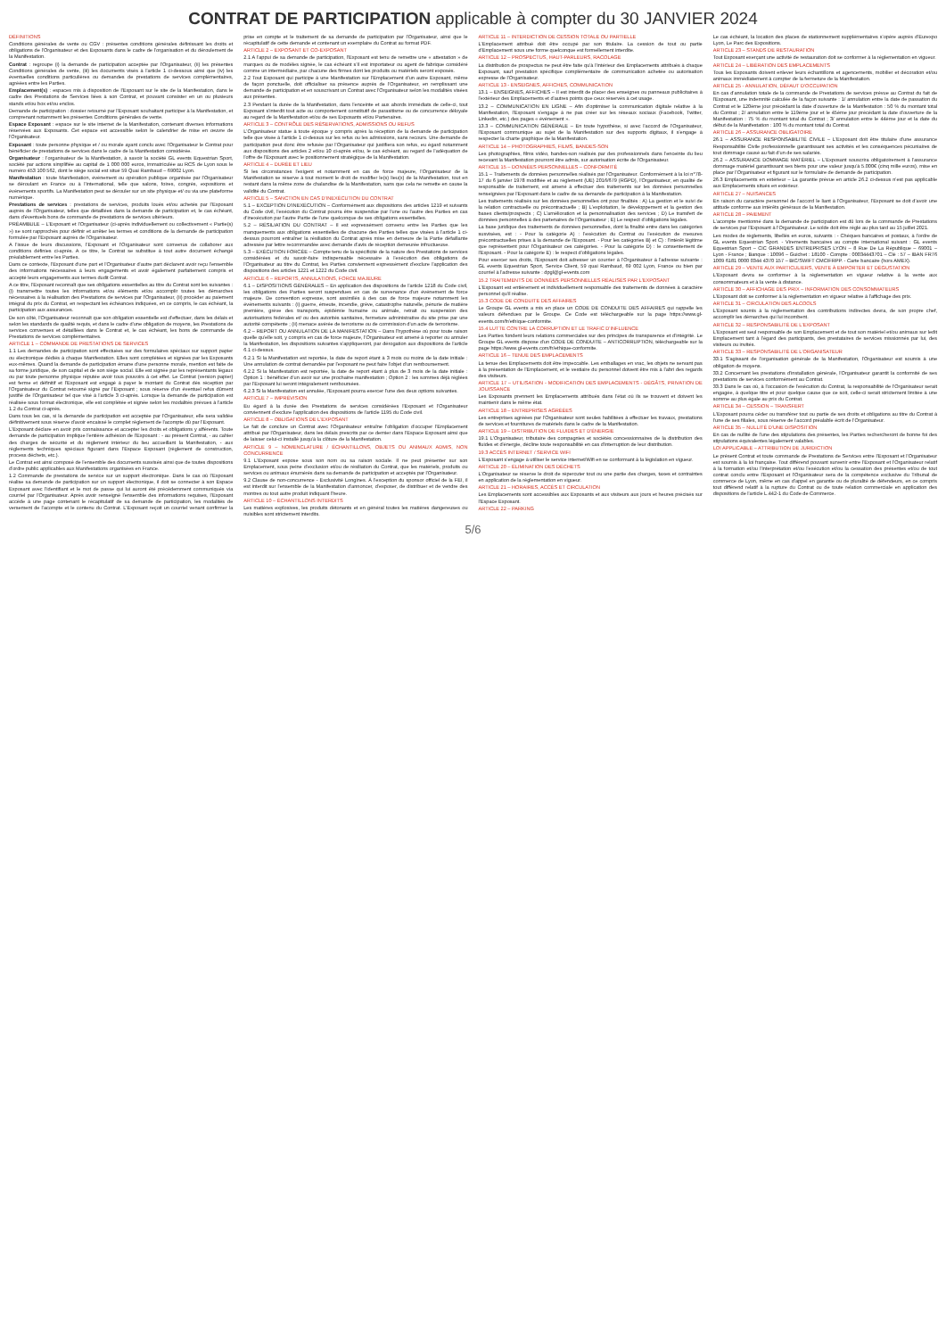CONTRAT DE PARTICIPATION applicable à compter du 30 JANVIER 2024
DÉFINITIONS
Conditions générales de vente ou CGV : présentes conditions générales définissant les droits et obligations de l'Organisateur et des Exposants dans le cadre de l'organisation et du déroulement de la Manifestation.
Contrat : regroupe (i) la demande de participation acceptée par l'Organisateur, (ii) les présentes Conditions générales de vente, (iii) les documents visés à l'article 1 ci-dessous ainsi que (iv) les éventuelles conditions particulières ou demandes de prestations de services complémentaires, agréées entre les Parties.
Emplacement(s) : espaces mis à disposition de l'Exposant sur le site de la Manifestation, dans le cadre des Prestations de Services liées à son Contrat, et pouvant consister en un ou plusieurs stands et/ou box et/ou enclos.
Demande de participation : dossier retourné par l'Exposant souhaitant participer à la Manifestation, et comprenant notamment les présentes Conditions générales de vente.
Espace Exposant : espace sur le site internet de la Manifestation, contenant diverses informations réservées aux Exposants. Cet espace est accessible selon le calendrier de mise en œuvre de l'Organisateur.
Exposant : toute personne physique et / ou morale ayant conclu avec l'Organisateur le Contrat pour bénéficier de prestations de services dans le cadre de la Manifestation considérée.
Organisateur : l'organisateur de la Manifestation, à savoir la société GL events Equestrian Sport, société par actions simplifiée au capital de 1 000 000 euros, immatriculée au RCS de Lyon sous le numéro 453 100 562, dont le siège social est situé 59 Quai Rambaud – 69002 Lyon.
Manifestation : toute Manifestation, événement ou opération publique organisée par l'Organisateur se déroulant en France ou à l'international, telle que salons, foires, congrès, expositions et événements sportifs. La Manifestation peut se dérouler sur un site physique et/ ou via une plateforme numérique.
Prestations de services : prestations de services, produits loués et/ou achetés par l'Exposant auprès de l'Organisateur, telles que détaillées dans la demande de participation et, le cas échéant, dans d'éventuels bons de commande de prestations de services ultérieurs.
PRÉAMBULE – L'Exposant et l'Organisateur (ci-après individuellement ou collectivement « Partie(s) ») se sont rapprochés pour définir et arrêter les termes et conditions de la demande de participation formulée par l'Exposant auprès de l'Organisateur.
A l'issue de leurs discussions, l'Exposant et l'Organisateur sont convenus de collaborer aux conditions définies ci-après. A ce titre, le Contrat se substitue à tout autre document échangé préalablement entre les Parties.
Dans ce contexte, l'Exposant d'une part et l'Organisateur d'autre part déclarent avoir reçu l'ensemble des informations nécessaires à leurs engagements et avoir également parfaitement compris et accepté leurs engagements aux termes dudit Contrat.
A ce titre, l'Exposant reconnaît que ses obligations essentielles au titre du Contrat sont les suivantes : (i) transmettre toutes les informations et/ou éléments et/ou accomplir toutes les démarches nécessaires à la réalisation des Prestations de services par l'Organisateur, (ii) procéder au paiement intégral du prix du Contrat, en respectant les échéances indiquées, en ce compris, le cas échéant, la participation aux assurances.
De son côté, l'Organisateur reconnaît que son obligation essentielle est d'effectuer, dans les délais et selon les standards de qualité requis, et dans le cadre d'une obligation de moyens, les Prestations de services convenues et détaillées dans le Contrat et, le cas échéant, les bons de commande de Prestations de services complémentaires.
ARTICLE 1 – COMMANDE DE PRESTATIONS DE SERVICES
1.1 Les demandes de participation sont effectuées sur des formulaires spéciaux sur support papier ou électronique dédiés à chaque Manifestation. Elles sont complétées et signées par les Exposants eux-mêmes. Quand la demande de participation émane d'une personne morale, mention est faite de sa forme juridique, de son capital et de son siège social. Elle est signée par les représentants légaux ou par toute personne physique réputée avoir tous pouvoirs à cet effet. Le Contrat (version papier) est ferme et définitif et l'Exposant est engagé à payer le montant du Contrat dès réception par l'Organisateur du Contrat retourné signé par l'Exposant ; sous réserve d'un éventuel refus dûment justifié de l'Organisateur tel que visé à l'article 3 ci-après. Lorsque la demande de participation est réalisée sous format électronique, elle est complétée et signée selon les modalités prévues à l'article 1.2 du Contrat ci-après.
Dans tous les cas, si la demande de participation est acceptée par l'Organisateur, elle sera validée définitivement sous réserve d'avoir encaissé le complet règlement de l'acompte dû par l'Exposant.
L'Exposant déclare en avoir pris connaissance et accepter les droits et obligations y afférents. Toute demande de participation implique l'entière adhésion de l'Exposant : - au présent Contrat, - au cahier des charges de sécurité et du règlement intérieur du lieu accueillant la Manifestation, - aux règlements techniques spéciaux figurant dans l'Espace Exposant (règlement de construction, process déchets, etc.).
Le Contrat est ainsi composé de l'ensemble des documents susvisés ainsi que de toutes dispositions d'ordre public applicables aux Manifestations organisées en France.
1.2 Commande de prestations de service sur un support électronique. Dans le cas où l'Exposant réalise sa demande de participation sur un support électronique, il doit se connecter à son Espace Exposant avec l'identifiant et le mot de passe qui lui auront été précédemment communiqués via courriel par l'Organisateur. Après avoir renseigné l'ensemble des informations requises, l'Exposant accède à une page contenant le récapitulatif de sa demande de participation, les modalités de versement de l'acompte et le contenu du Contrat. L'Exposant reçoit un courriel venant confirmer la prise en compte et le traitement de sa demande de participation par l'Organisateur, ainsi que le récapitulatif de cette demande et contenant un exemplaire du Contrat au format PDF.
ARTICLE 2 – EXPOSANT ET CO-EXPOSANT
2.1 A l'appui de sa demande de participation, l'Exposant est tenu de remettre une « attestation » de marques ou de modèles signée, le cas échéant s'il est importateur ou agent de fabrique considéré comme un intermédiaire, par chacune des firmes dont les produits ou matériels seront exposés.
2.2 Tout Exposant qui participe à une Manifestation sur l'Emplacement d'un autre Exposant, même de façon ponctuelle, doit officialiser sa présence auprès de l'Organisateur, en remplissant une demande de participation et en souscrivant un Contrat avec l'Organisateur selon les modalités visées aux présentes.
2.3 Pendant la durée de la Manifestation, dans l'enceinte et aux abords immédiats de celle-ci, tout Exposant s'interdit tout acte ou comportement constitutif de parasitisme ou de concurrence déloyale au regard de la Manifestation et/ou de ses Exposants et/ou Partenaires.
ARTICLE 3 – CONTRÔLE DES RÉSERVATIONS, ADMISSIONS OU REFUS
L'Organisateur statue à toute époque y compris après la réception de la demande de participation telle que visée à l'article 1 ci-dessus sur les refus ou les admissions, sans recours. Une demande de participation peut donc être refusée par l'Organisateur qui justifiera son refus, eu égard notamment aux dispositions des articles 2 et/ou 10 ci-après et/ou, le cas échéant, au regard de l'adéquation de l'offre de l'Exposant avec le positionnement stratégique de la Manifestation.
ARTICLE 4 – DURÉE ET LIEU
Si les circonstances l'exigent et notamment en cas de force majeure, l'Organisateur de la Manifestation se réserve à tout moment le droit de modifier le(s) lieu(x) de la Manifestation, tout en restant dans la même zone de chalandise de la Manifestation, sans que cela ne remette en cause la validité du Contrat.
ARTICLE 5 – SANCTION EN CAS D'INEXÉCUTION DU CONTRAT
5.1 – EXCEPTION D'INEXÉCUTION – Conformément aux dispositions des articles 1219 et suivants du Code civil, l'exécution du Contrat pourra être suspendue par l'une ou l'autre des Parties en cas d'inexécution par l'autre Partie de l'une quelconque de ses obligations essentielles.
5.2 – RÉSILIATION DU CONTRAT – Il est expressément convenu entre les Parties que les manquements aux obligations essentielles de chacune des Parties telles que visées à l'article 1 ci-dessus pourront entraîner la résiliation du Contrat après mise en demeure de la Partie défaillante adressée par lettre recommandée avec demande d'avis de réception demeurée infructueuse.
5.3 – EXÉCUTION FORCÉE – Compte tenu de la spécificité de la nature des Prestations de services considérées et du savoir-faire indispensable nécessaire à l'exécution des obligations de l'Organisateur au titre du Contrat, les Parties conviennent expressément d'exclure l'application des dispositions des articles 1221 et 1222 du Code civil.
ARTICLE 6 – REPORTS, ANNULATIONS, FORCE MAJEURE
6.1 – DISPOSITIONS GÉNÉRALES – En application des dispositions de l'article 1218 du Code civil, les obligations des Parties seront suspendues en cas de survenance d'un événement de force majeure. De convention expresse, sont assimilés à des cas de force majeure notamment les événements suivants : (i) guerre, émeute, incendie, grève, catastrophe naturelle, pénurie de matière première, grève des transports, épidémie humaine ou animale, retrait ou suspension des autorisations fédérales et/ ou des autorités sanitaires, fermeture administrative du site prise par une autorité compétente ; (ii) menace avérée de terrorisme ou de commission d'un acte de terrorisme.
6.2 – REPORT OU ANNULATION DE LA MANIFESTATION – Dans l'hypothèse où pour toute raison quelle qu'elle soit, y compris en cas de force majeure, l'Organisateur est amené à reporter ou annuler la Manifestation, les dispositions suivantes s'appliqueront, par dérogation aux dispositions de l'article 6.1 ci-dessus.
6.2.1 Si la Manifestation est reportée, la date de report étant à 3 mois ou moins de la date initiale : Une annulation de contrat demandée par l'exposant ne peut faire l'objet d'un remboursement.
6.2.2 Si la Manifestation est reportée, la date de report étant à plus de 3 mois de la date initiale : Option 1 : bénéficier d'un avoir sur une prochaine manifestation ; Option 2 : les sommes déjà réglées par l'Exposant lui seront intégralement remboursées.
6.2.3 Si la Manifestation est annulée, l'Exposant pourra exercer l'une des deux options suivantes.
ARTICLE 7 – IMPRÉVISION
Eu égard à la durée des Prestations de services considérées l'Exposant et l'Organisateur conviennent d'exclure l'application des dispositions de l'article 1195 du Code civil.
ARTICLE 8 – OBLIGATIONS DE L'EXPOSANT
Le fait de conclure un Contrat avec l'Organisateur entraîne l'obligation d'occuper l'Emplacement attribué par l'Organisateur, dans les délais prescrits par ce dernier dans l'Espace Exposant ainsi que de laisser celui-ci installé jusqu'à la clôture de la Manifestation.
ARTICLE 9 – NOMENCLATURE / ÉCHANTILLONS, OBJETS OU ANIMAUX ADMIS, NON CONCURRENCE
9.1 L'Exposant expose sous son nom ou sa raison sociale. Il ne peut présenter sur son Emplacement, sous peine d'exclusion et/ou de résiliation du Contrat, que les matériels, produits ou services ou animaux énumérés dans sa demande de participation et acceptés par l'Organisateur.
9.2 Clause de non-concurrence - Exclusivité Longines. À l'exception du sponsor officiel de la FEI, il est interdit sur l'ensemble de la Manifestation d'annoncer, d'exposer, de distribuer et de vendre des montres ou tout autre produit indiquant l'heure.
ARTICLE 10 – ÉCHANTILLONS INTERDITS
Les matières explosives, les produits détonants et en général toutes les matières dangereuses ou nuisibles sont strictement interdits.
ARTICLE 11 – INTERDICTION DE CESSION TOTALE OU PARTIELLE
L'Emplacement attribué doit être occupé par son titulaire. La cession de tout ou partie d'Emplacement sous une forme quelconque est formellement interdite.
ARTICLE 12 – PROSPECTUS, HAUT-PARLEURS, RACOLAGE
La distribution de prospectus ne peut être faite qu'à l'intérieur des Emplacements attribués à chaque Exposant, sauf prestation spécifique complémentaire de communication achetée ou autorisation expresse de l'Organisateur.
ARTICLE 13 - ENSEIGNES, AFFICHES, COMMUNICATION
13.1 – ENSEIGNES, AFFICHES – Il est interdit de placer des enseignes ou panneaux publicitaires à l'extérieur des Emplacements et d'autres points que ceux réservés à cet usage.
13.2 – COMMUNICATION EN LIGNE – Afin d'optimiser la communication digitale relative à la Manifestation, l'Exposant s'engage à ne pas créer sur les réseaux sociaux (Facebook, Twitter, Linkedin, etc.) des pages « événement ».
13.3 – COMMUNICATION GÉNÉRALE – En toute hypothèse, si avec l'accord de l'Organisateur, l'Exposant communique au sujet de la Manifestation sur des supports digitaux, il s'engage à respecter la charte graphique de la Manifestation.
ARTICLE 14 – PHOTOGRAPHIES, FILMS, BANDES-SON
Les photographies, films vidéo, bandes-son réalisés par des professionnels dans l'enceinte du lieu recevant la Manifestation pourront être admis, sur autorisation écrite de l'Organisateur.
ARTICLE 15 – DONNÉES PERSONNELLES – CONFORMITÉ
15.1 – Traitements de données personnelles réalisés par l'Organisateur. Conformément à la loi n°78-17 du 6 janvier 1978 modifiée et au règlement (UE) 2016/679 (RGPD), l'Organisateur, en qualité de responsable de traitement, est amené à effectuer des traitements sur les données personnelles renseignées par l'Exposant dans le cadre de sa demande de participation à la Manifestation.
Les traitements réalisés sur les données personnelles ont pour finalités : A) La gestion et le suivi de la relation contractuelle ou précontractuelle ; B) L'exploitation, le développement et la gestion des bases clients/prospects ; C) L'amélioration et la personnalisation des services ; D) Le transfert de données personnelles à des partenaires de l'Organisateur ; E) Le respect d'obligations légales.
La base juridique des traitements de données personnelles, dont la finalité entre dans les catégories susvisées, est : - Pour la catégorie A) : l'exécution du Contrat ou l'exécution de mesures précontractuelles prises à la demande de l'Exposant. - Pour les catégories B) et C) : l'intérêt légitime que représentent pour l'Organisateur ces catégories. - Pour la catégorie D) : le consentement de l'Exposant. - Pour la catégorie E) : le respect d'obligations légales.
Pour exercer ses droits, l'Exposant doit adresser un courrier à l'Organisateur à l'adresse suivante : GL events Equestrian Sport, Service Client, 59 quai Rambaud, 69 002 Lyon, France ou bien par courriel à l'adresse suivante : dpgl@gl-events.com
15.2 TRAITEMENTS DE DONNÉES PERSONNELLES RÉALISÉS PAR L'EXPOSANT
L'Exposant est entièrement et individuellement responsable des traitements de données à caractère personnel qu'il réalise.
15.3 CODE DE CONDUITE DES AFFAIRES
Le Groupe GL events a mis en place un CODE DE CONDUITE DES AFFAIRES qui rappelle les valeurs défendues par le Groupe. Ce Code est téléchargeable sur la page https://www.gl-events.com/fr/ethique-conformite.
15.4 LUTTE CONTRE LA CORRUPTION ET LE TRAFIC D'INFLUENCE
Les Parties fondent leurs relations commerciales sur des principes de transparence et d'intégrité. Le Groupe GL events dispose d'un CODE DE CONDUITE – ANTICORRUPTION, téléchargeable sur la page https://www.gl-events.com/fr/ethique-conformite.
ARTICLE 16 – TENUE DES EMPLACEMENTS
La tenue des Emplacements doit être impeccable. Les emballages en vrac, les objets ne servant pas à la présentation de l'Emplacement, et le vestiaire du personnel doivent être mis à l'abri des regards des visiteurs.
ARTICLE 17 – UTILISATION - MODIFICATION DES EMPLACEMENTS - DÉGÂTS, PRIVATION DE JOUISSANCE
Les Exposants prennent les Emplacements attribués dans l'état où ils se trouvent et doivent les maintenir dans le même état.
ARTICLE 18 – ENTREPRISES AGRÉÉES
Les entreprises agréées par l'Organisateur sont seules habilitées à effectuer les travaux, prestations de services et fournitures de matériels dans le cadre de la Manifestation.
ARTICLE 19 – DISTRIBUTION DE FLUIDES ET D'ÉNERGIE
19.1 L'Organisateur, tributaire des compagnies et sociétés concessionnaires de la distribution des fluides et d'énergie, décline toute responsabilité en cas d'interruption de leur distribution.
19.3 ACCÈS INTERNET / SERVICE WIFI
L'Exposant s'engage à utiliser le service internet/Wifi en se conformant à la législation en vigueur.
ARTICLE 20 – ÉLIMINATION DES DÉCHETS
L'Organisateur se réserve le droit de répercuter tout ou une partie des charges, taxes et contraintes en application de la réglementation en vigueur.
ARTICLE 21 – HORAIRES, ACCÈS ET CIRCULATION
Les Emplacements sont accessibles aux Exposants et aux visiteurs aux jours et heures précisés sur l'Espace Exposant.
ARTICLE 22 – PARKING
Le cas échéant, la location des places de stationnement supplémentaires s'opère auprès d'Eurexpo Lyon, Le Parc des Expositions.
ARTICLE 23 – STANDS DE RESTAURATION
Tout Exposant exerçant une activité de restauration doit se conformer à la réglementation en vigueur.
ARTICLE 24 – LIBÉRATION DES EMPLACEMENTS
Tous les Exposants doivent enlever leurs échantillons et agencements, mobilier et décoration et/ou animaux immédiatement à compter de la fermeture de la Manifestation.
ARTICLE 25 - ANNULATION, DÉFAUT D'OCCUPATION
En cas d'annulation totale de la commande de Prestations de services prévue au Contrat du fait de l'Exposant, une indemnité calculée de la façon suivante : 1/ annulation entre la date de passation du Contrat et le 120ème jour précédant la date d'ouverture de la Manifestation : 50 % du montant total du Contrat ; 2/ annulation entre le 119ème jour et le 45ème jour précédant la date d'ouverture de la Manifestation : 75 % du montant total du Contrat ; 3/ annulation entre le 44ème jour et la date du début de la Manifestation : 100 % du montant total du Contrat.
ARTICLE 26 – ASSURANCE OBLIGATOIRE
26.1 – ASSURANCE RESPONSABILITÉ CIVILE – L'Exposant doit être titulaire d'une assurance Responsabilité Civile professionnelle garantissant ses activités et les conséquences pécuniaires de tout dommage causé au fait d'un de ses salariés.
26.2 – ASSURANCE DOMMAGE MATÉRIEL – L'Exposant souscrira obligatoirement à l'assurance dommage matériel garantissant ses biens pour une valeur jusqu'à 5.000€ (cinq mille euros), mise en place par l'Organisateur et figurant sur le formulaire de demande de participation.
26.3 Emplacements en extérieur – La garantie prévue en article 26.2 ci-dessus n'est pas applicable aux Emplacements situés en extérieur.
ARTICLE 27 – NUISANCES
En raison du caractère personnel de l'accord le liant à l'Organisateur, l'Exposant se doit d'avoir une attitude conforme aux intérêts généraux de la Manifestation.
ARTICLE 28 – PAIEMENT
L'acompte mentionné dans la demande de participation est dû lors de la commande de Prestations de services par l'Exposant à l'Organisateur. Le solde doit être réglé au plus tard au 15 juillet 2021.
Les modes de règlements, libellés en euros, suivants : - Chèques bancaires et postaux, à l'ordre de GL events Equestrian Sport. - Virements bancaires au compte international suivant : GL events Equestrian Sport – CIC GRANDES ENTREPRISES LYON – 8 Rue De La République – 69001 – Lyon - France ; Banque : 10096 – Guichet : 18100 - Compte : 00034443701 – Clé : 57 – IBAN FR76 1009 6181 0000 0344 4370 157 – BIC/SWIFT CMCIFRPP. - Carte bancaire (hors AMEX).
ARTICLE 29 – VENTE AUX PARTICULIERS, VENTE À EMPORTER ET DÉGUSTATION
L'Exposant devra se conformer à la réglementation en vigueur relative à la vente aux consommateurs et à la vente à distance.
ARTICLE 30 – AFFICHAGE DES PRIX – INFORMATION DES CONSOMMATEURS
L'Exposant doit se conformer à la réglementation en vigueur relative à l'affichage des prix.
ARTICLE 31 – CIRCULATION DES ALCOOLS
L'Exposant soumis à la réglementation des contributions indirectes devra, de son propre chef, accomplir les démarches qui lui incombent.
ARTICLE 32 – RESPONSABILITÉ DE L'EXPOSANT
L'Exposant est seul responsable de son Emplacement et de tout son matériel et/ou animaux sur ledit Emplacement tant à l'égard des participants, des prestataires de services missionnés par lui, des visiteurs ou invités.
ARTICLE 33 – RESPONSABILITÉ DE L'ORGANISATEUR
33.1 S'agissant de l'organisation générale de la Manifestation, l'Organisateur est soumis à une obligation de moyens.
33.2 Concernant les prestations d'installation générale, l'Organisateur garantit la conformité de ses prestations de services conformément au Contrat.
33.3 Dans le cas où, à l'occasion de l'exécution du Contrat, la responsabilité de l'Organisateur serait engagée, à quelque titre et pour quelque cause que ce soit, celle-ci serait strictement limitée à une somme au plus égale au prix du Contrat.
ARTICLE 34 – CESSION – TRANSFERT
L'Exposant pourra céder ou transférer tout ou partie de ses droits et obligations au titre du Contrat à l'une de ses filiales, sous réserve de l'accord préalable écrit de l'Organisateur.
ARTICLE 35 – NULLITÉ D'UNE DISPOSITION
En cas de nullité de l'une des stipulations des présentes, les Parties rechercheront de bonne foi des stipulations équivalentes légalement valables.
LOI APPLICABLE – ATTRIBUTION DE JURIDICTION
Le présent Contrat et toute commande de Prestations de Services entre l'Exposant et l'Organisateur est soumis à la loi française. Tout différend pouvant survenir entre l'Exposant et l'Organisateur relatif à la formation et/ou l'interprétation et/ou l'exécution et/ou la cessation des présentes et/ou de tout contrat conclu entre l'Exposant et l'Organisateur sera de la compétence exclusive du Tribunal de commerce de Lyon, même en cas d'appel en garantie ou de pluralité de défendeurs, en ce compris tout différend relatif à la rupture du Contrat ou de toute relation commerciale en application des dispositions de l'article L.442-1 du Code de Commerce.
5/6